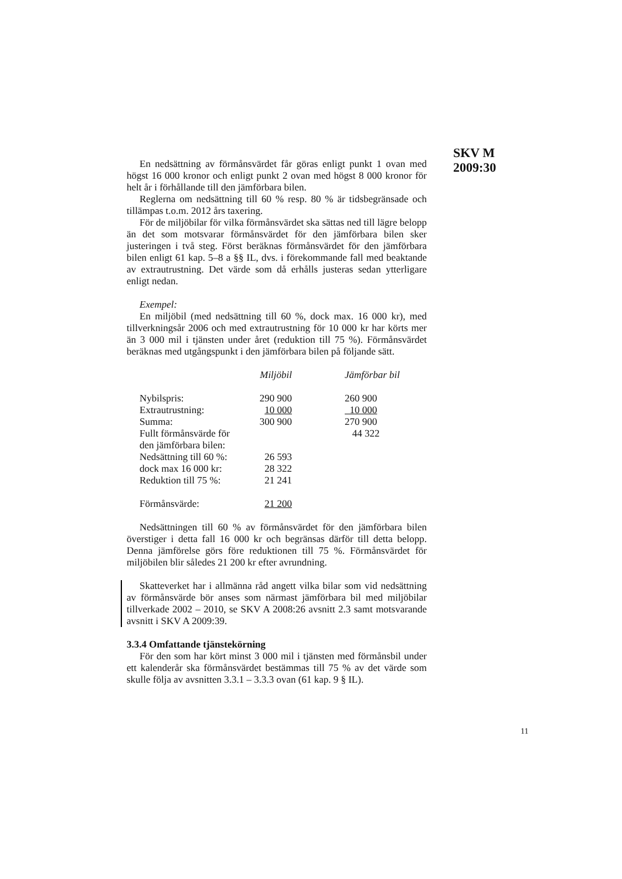SKV M
2009:30
En nedsättning av förmånsvärdet får göras enligt punkt 1 ovan med högst 16 000 kronor och enligt punkt 2 ovan med högst 8 000 kronor för helt år i förhållande till den jämförbara bilen.
Reglerna om nedsättning till 60 % resp. 80 % är tidsbegränsade och tillämpas t.o.m. 2012 års taxering.
För de miljöbilar för vilka förmånsvärdet ska sättas ned till lägre belopp än det som motsvarar förmånsvärdet för den jämförbara bilen sker justeringen i två steg. Först beräknas förmånsvärdet för den jämförbara bilen enligt 61 kap. 5–8 a §§ IL, dvs. i förekommande fall med beaktande av extrautrustning. Det värde som då erhålls justeras sedan ytterligare enligt nedan.
Exempel:
En miljöbil (med nedsättning till 60 %, dock max. 16 000 kr), med tillverkningsår 2006 och med extrautrustning för 10 000 kr har körts mer än 3 000 mil i tjänsten under året (reduktion till 75 %). Förmånsvärdet beräknas med utgångspunkt i den jämförbara bilen på följande sätt.
| | Miljöbil | | Jämförbar bil |
| Nybilspris: | 290 900 | | 260 900 |
| Extrautrustning: | 10 000 | | 10 000 |
| Summa: | 300 900 | | 270 900 |
| Fullt förmånsvärde för den jämförbara bilen: | | | 44 322 |
| Nedsättning till 60 %: | 26 593 | | |
| dock max 16 000 kr: | 28 322 | | |
| Reduktion till 75 %: | 21 241 | | |
| Förmånsvärde: | 21 200 | | |
Nedsättningen till 60 % av förmånsvärdet för den jämförbara bilen överstiger i detta fall 16 000 kr och begränsas därför till detta belopp. Denna jämförelse görs före reduktionen till 75 %. Förmånsvärdet för miljöbilen blir således 21 200 kr efter avrundning.
Skatteverket har i allmänna råd angett vilka bilar som vid nedsättning av förmånsvärde bör anses som närmast jämförbara bil med miljöbilar tillverkade 2002 – 2010, se SKV A 2008:26 avsnitt 2.3 samt motsvarande avsnitt i SKV A 2009:39.
3.3.4 Omfattande tjänstekörning
För den som har kört minst 3 000 mil i tjänsten med förmånsbil under ett kalenderår ska förmånsvärdet bestämmas till 75 % av det värde som skulle följa av avsnitten 3.3.1 – 3.3.3 ovan (61 kap. 9 § IL).
11